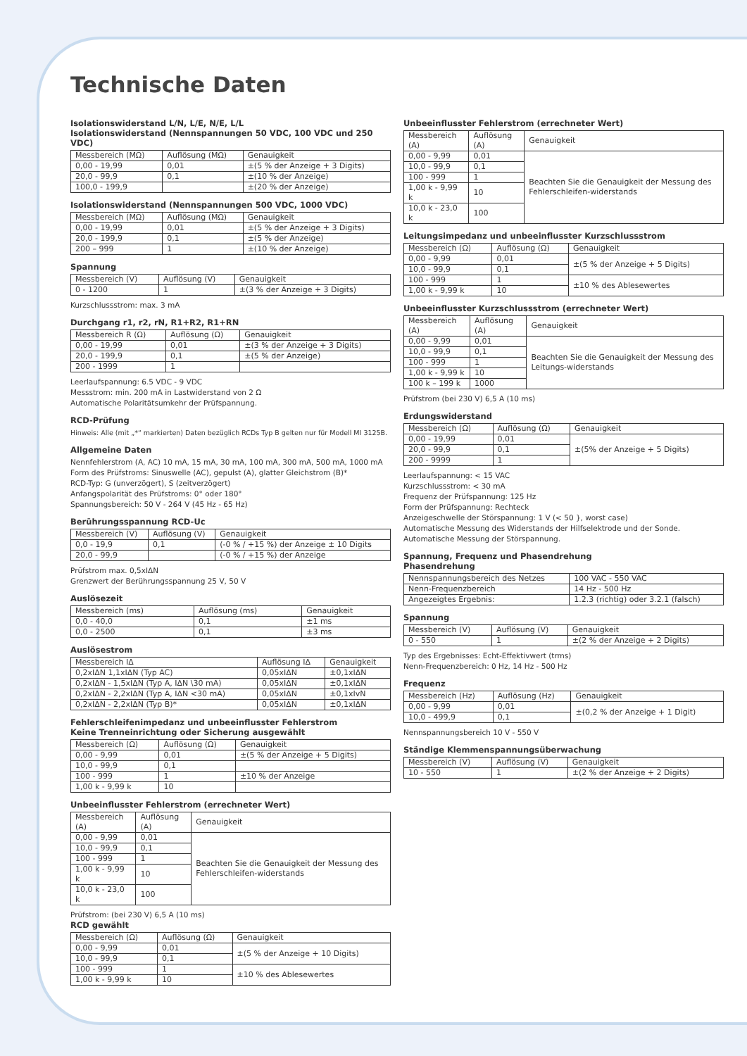Technische Daten
Isolationswiderstand L/N, L/E, N/E, L/L
Isolationswiderstand (Nennspannungen 50 VDC, 100 VDC und 250 VDC)
| Messbereich (MΩ) | Auflösung (MΩ) | Genauigkeit |
| --- | --- | --- |
| 0,00 - 19,99 | 0,01 | ±(5 % der Anzeige + 3 Digits) |
| 20,0 - 99,9 | 0,1 | ±(10 % der Anzeige) |
| 100,0 - 199,9 | | ±(20 % der Anzeige) |
Isolationswiderstand (Nennspannungen 500 VDC, 1000 VDC)
| Messbereich (MΩ) | Auflösung (MΩ) | Genauigkeit |
| --- | --- | --- |
| 0,00 - 19,99 | 0,01 | ±(5 % der Anzeige + 3 Digits) |
| 20,0 - 199,9 | 0,1 | ±(5 % der Anzeige) |
| 200 – 999 | 1 | ±(10 % der Anzeige) |
Spannung
| Messbereich (V) | Auflösung (V) | Genauigkeit |
| --- | --- | --- |
| 0 - 1200 | 1 | ±(3 % der Anzeige + 3 Digits) |
Kurzschlussstrom: max. 3 mA
Durchgang r1, r2, rN, R1+R2, R1+RN
| Messbereich R (Ω) | Auflösung (Ω) | Genauigkeit |
| --- | --- | --- |
| 0,00 - 19,99 | 0,01 | ±(3 % der Anzeige + 3 Digits) |
| 20,0 - 199,9 | 0,1 | ±(5 % der Anzeige) |
| 200 - 1999 | 1 | |
Leerlaufspannung: 6.5 VDC - 9 VDC
Messstrom: min. 200 mA in Lastwiderstand von 2 Ω
Automatische Polaritätsumkehr der Prüfspannung.
RCD-Prüfung
Hinweis: Alle (mit „*“ markierten) Daten bezüglich RCDs Typ B gelten nur für Modell MI 3125B.
Allgemeine Daten
Nennfehlerstrom (A, AC) 10 mA, 15 mA, 30 mA, 100 mA, 300 mA, 500 mA, 1000 mA
Form des Prüfstroms: Sinuswelle (AC), gepulst (A), glatter Gleichstrom (B)*
RCD-Typ: G (unverzögert), S (zeitverzögert)
Anfangspolarität des Prüfstroms: 0° oder 180°
Spannungsbereich: 50 V - 264 V (45 Hz - 65 Hz)
Berührungsspannung RCD-Uc
| Messbereich (V) | Auflösung (V) | Genauigkeit |
| --- | --- | --- |
| 0,0 - 19,9 | 0,1 | (-0 % / +15 %) der Anzeige ± 10 Digits |
| 20,0 - 99,9 | | (-0 % / +15 %) der Anzeige |
Prüfstrom max. 0,5xIΔN
Grenzwert der Berührungsspannung 25 V, 50 V
Auslösezeit
| Messbereich (ms) | Auflösung (ms) | Genauigkeit |
| --- | --- | --- |
| 0,0 - 40,0 | 0,1 | ±1 ms |
| 0,0 - 2500 | 0,1 | ±3 ms |
Auslösestrom
| Messbereich IΔ | Auflösung IΔ | Genauigkeit |
| --- | --- | --- |
| 0,2xIΔN 1,1xIΔN (Typ AC) | 0,05xIΔN | ±0,1xIΔN |
| 0,2xIΔN - 1,5xIΔN (Typ A, IΔN \30 mA) | 0,05xIΔN | ±0,1xIΔN |
| 0,2xIΔN - 2,2xIΔN (Typ A, IΔN <30 mA) | 0,05xIΔN | ±0,1xIvN |
| 0,2xIΔN - 2,2xIΔN (Typ B)* | 0,05xIΔN | ±0,1xIΔN |
Fehlerschleifenimpedanz und unbeeinflusster Fehlerstrom
Keine Trenneinrichtung oder Sicherung ausgewählt
| Messbereich (Ω) | Auflösung (Ω) | Genauigkeit |
| --- | --- | --- |
| 0,00 - 9,99 | 0,01 | ±(5 % der Anzeige + 5 Digits) |
| 10,0 - 99,9 | 0,1 | |
| 100 - 999 | 1 | ±10 % der Anzeige |
| 1,00 k - 9,99 k | 10 | |
Unbeeinflusster Fehlerstrom (errechneter Wert)
| Messbereich (A) | Auflösung (A) | Genauigkeit |
| --- | --- | --- |
| 0,00 - 9,99 | 0,01 | Beachten Sie die Genauigkeit der Messung des Fehlerschleifen-widerstands |
| 10,0 - 99,9 | 0,1 | |
| 100 - 999 | 1 | |
| 1,00 k - 9,99 k | 10 | |
| 10,0 k - 23,0 k | 100 | |
Prüfstrom: (bei 230 V) 6,5 A (10 ms)
RCD gewählt
| Messbereich (Ω) | Auflösung (Ω) | Genauigkeit |
| --- | --- | --- |
| 0,00 - 9,99 | 0,01 | ±(5 % der Anzeige + 10 Digits) |
| 10,0 - 99,9 | 0,1 | |
| 100 - 999 | 1 | ±10 % des Ablesewertes |
| 1,00 k - 9,99 k | 10 | |
Unbeeinflusster Fehlerstrom (errechneter Wert)
| Messbereich (A) | Auflösung (A) | Genauigkeit |
| --- | --- | --- |
| 0,00 - 9,99 | 0,01 | Beachten Sie die Genauigkeit der Messung des Fehlerschleifen-widerstands |
| 10,0 - 99,9 | 0,1 | |
| 100 - 999 | 1 | |
| 1,00 k - 9,99 k | 10 | |
| 10,0 k - 23,0 k | 100 | |
Leitungsimpedanz und unbeeinflusster Kurzschlussstrom
| Messbereich (Ω) | Auflösung (Ω) | Genauigkeit |
| --- | --- | --- |
| 0,00 - 9,99 | 0,01 | ±(5 % der Anzeige + 5 Digits) |
| 10,0 - 99,9 | 0,1 | |
| 100 - 999 | 1 | ±10 % des Ablesewertes |
| 1,00 k - 9,99 k | 10 | |
Unbeeinflusster Kurzschlussstrom (errechneter Wert)
| Messbereich (A) | Auflösung (A) | Genauigkeit |
| --- | --- | --- |
| 0,00 - 9,99 | 0,01 | Beachten Sie die Genauigkeit der Messung des Leitungs-widerstands |
| 10,0 - 99,9 | 0,1 | |
| 100 - 999 | 1 | |
| 1,00 k - 9,99 k | 10 | |
| 100 k – 199 k | 1000 | |
Prüfstrom (bei 230 V) 6,5 A (10 ms)
Erdungswiderstand
| Messbereich (Ω) | Auflösung (Ω) | Genauigkeit |
| --- | --- | --- |
| 0,00 - 19,99 | 0,01 | ±(5% der Anzeige + 5 Digits) |
| 20,0 - 99,9 | 0,1 | |
| 200 - 9999 | 1 | |
Leerlaufspannung: < 15 VAC
Kurzschlussstrom: < 30 mA
Frequenz der Prüfspannung: 125 Hz
Form der Prüfspannung: Rechteck
Anzeigeschwelle der Störspannung: 1 V (< 50 }, worst case)
Automatische Messung des Widerstands der Hilfselektrode und der Sonde.
Automatische Messung der Störspannung.
Spannung, Frequenz und Phasendrehung
Phasendrehung
| Nennspannungsbereich des Netzes | 100 VAC - 550 VAC |
| Nenn-Frequenzbereich | 14 Hz - 500 Hz |
| Angezeigtes Ergebnis: | 1.2.3 (richtig) oder 3.2.1 (falsch) |
Spannung
| Messbereich (V) | Auflösung (V) | Genauigkeit |
| --- | --- | --- |
| 0 - 550 | 1 | ±(2 % der Anzeige + 2 Digits) |
Typ des Ergebnisses: Echt-Effektivwert (trms)
Nenn-Frequenzbereich: 0 Hz, 14 Hz - 500 Hz
Frequenz
| Messbereich (Hz) | Auflösung (Hz) | Genauigkeit |
| --- | --- | --- |
| 0,00 - 9,99 | 0,01 | ±(0,2 % der Anzeige + 1 Digit) |
| 10,0 - 499,9 | 0,1 | |
Nennspannungsbereich 10 V - 550 V
Ständige Klemmenspannungsüberwachung
| Messbereich (V) | Auflösung (V) | Genauigkeit |
| --- | --- | --- |
| 10 - 550 | 1 | ±(2 % der Anzeige + 2 Digits) |